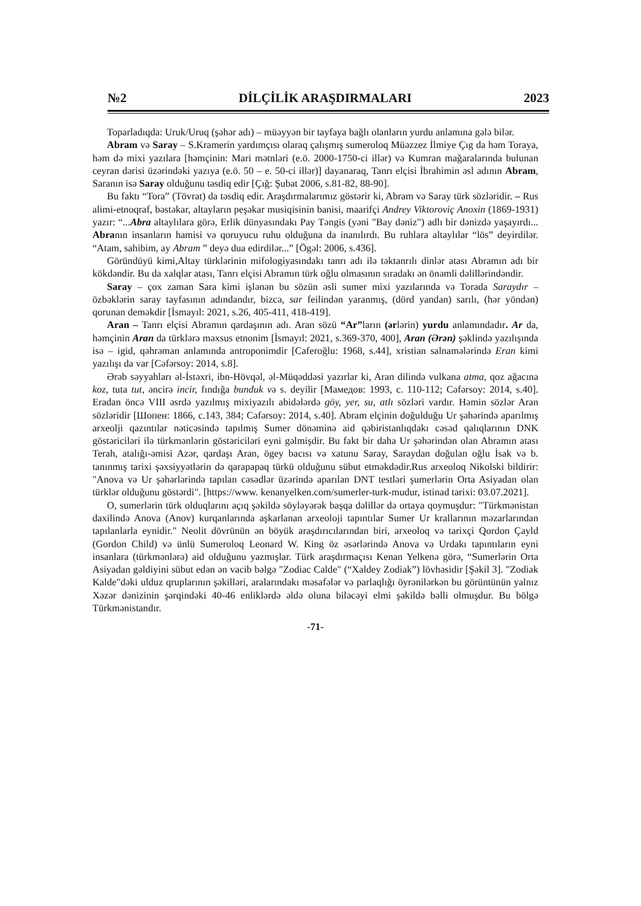№2 DİLÇİLİK ARAŞDIRMALARI 2023
Toparladıqda: Uruk/Uruq (şəhər adı) – müəyyən bir tayfaya bağlı olanların yurdu anlamına gələ bilər.
Abram və Saray – S.Kramerin yardımçısı olaraq çalışmış sumeroloq Müəzzez İlmiye Çıg da həm Toraya, həm də mixi yazılara [həmçinin: Mari mətnləri (e.ö. 2000-1750-ci illər) və Kumran mağaralarında bulunan ceyran dərisi üzərindəki yazıya (e.ö. 50 – e. 50-ci illər)] dayanaraq, Tanrı elçisi İbrahimin əsl adının Abram, Saranın isə Saray olduğunu təsdiq edir [Çığ: Şubat 2006, s.81-82, 88-90].
Bu faktı “Tora” (Tövrat) da təsdiq edir. Araşdırmalarımız göstərir ki, Abram və Saray türk sözləridir. – Rus alimi-etnoqraf, bəstəkar, altayların peşəkar musiqisinin banisi, maarifçi Andrey Viktoroviç Anoxin (1869-1931) yazır: “...Abra altaylılara görə, Erlik dünyasındakı Pay Təngis (yəni "Bay dəniz") adlı bir dənizdə yaşayırdı... Abranın insanların hamisi və qoruyucu ruhu olduğuna da inanılırdı. Bu ruhlara altaylılar “lös” deyirdilər. “Atam, sahibim, ay Abram ” deyə dua edirdilər...” [Ögəl: 2006, s.436].
Göründüyü kimi,Altay türklərinin mifologiyasındakı tanrı adı ilə təktanrılı dinlər atası Abramın adı bir kökdəndir. Bu da xalqlar atası, Tanrı elçisi Abramın türk oğlu olmasının sıradakı ən önəmli dəlillərindəndir.
Saray – çox zaman Sara kimi işlənən bu sözün əsli sumer mixi yazılarında və Torada Saraydır – özbəklərin saray tayfasının adındandır, bizcə, sar feilindən yaranmış, (dörd yandan) sarılı, (hər yöndən) qorunan deməkdir [İsmayıl: 2021, s.26, 405-411, 418-419].
Aran – Tanrı elçisi Abramın qardaşının adı. Aran sözü “Ar”ların (ərlərin) yurdu anlamındadır. Ar da, həmçinin Aran da türklərə məxsus etnonim [İsmayıl: 2021, s.369-370, 400], Aran (Ərən) şəklində yazılışında isə – igid, qəhrəman anlamında antroponimdir [Caferoğlu: 1968, s.44], xristian salnamələrində Eran kimi yazılışı da var [Cəfərsoy: 2014, s.8].
Ərəb səyyahları əl-İstəxri, ibn-Hövqəl, əl-Müqəddəsi yazırlar ki, Aran dilində vulkana atma, qoz ağacına koz, tuta tut, əncirə incir, fındığa bunduk və s. deyilir [Мамедов: 1993, с. 110-112; Cəfərsoy: 2014, s.40]. Eradan öncə VIII əsrdə yazılmış mixiyazılı abidələrdə göy, yer, su, atlı sözləri vardır. Həmin sözlər Aran sözləridir [Шопен: 1866, с.143, 384; Cəfərsoy: 2014, s.40]. Abram elçinin doğulduğu Ur şəhərində aparılmış arxeolji qazıntılar nəticəsində tapılmış Sumer dönəminə aid qəbiristanlıqdakı cəsəd qalıqlarının DNK göstəriciləri ilə türkmənlərin göstəriciləri eyni gəlmişdir. Bu fakt bir daha Ur şəhərindən olan Abramın atası Terah, atalığı-əmisi Azər, qardaşı Aran, ögey bacısı və xatunu Saray, Saraydan doğulan oğlu İsak və b. tanınmış tarixi şəxsiyyətlərin də qarapapaq türkü olduğunu sübut etməkdədir.Rus arxeoloq Nikolski bildirir: "Anova və Ur şəhərlərində tapılan cəsədlər üzərində aparılan DNT testləri şumerlərin Orta Asiyadan olan türklər olduğunu göstərdi". [https://www. kenanyelken.com/sumerler-turk-mudur, istinad tarixi: 03.07.2021].
O, sumerlərin türk olduqlarını açıq şəkildə söyləyərək başqa dəlillər də ortaya qoymuşdur: "Türkmənistan daxilində Anova (Anov) kurqanlarında aşkarlanan arxeoloji tapıntılar Sumer Ur krallarının məzarlarından tapılanlarla eynidir." Neolit dövrünün ən böyük araşdırıcılarından biri, arxeoloq və tarixçi Qordon Çayld (Gordon Child) və ünlü Sumeroloq Leonard W. King öz əsərlərində Anova və Urdakı tapıntıların eyni insanlara (türkmənlərə) aid olduğunu yazmışlar. Türk araşdırmaçısı Kenan Yelkenə görə, “Sumerlərin Orta Asiyadan gəldiyini sübut edən ən vacib bəlgə "Zodiac Calde" (“Xaldey Zodiak”) lövhəsidir [Şəkil 3]. "Zodiak Kalde"dəki ulduz qruplarının şəkilləri, aralarındakı məsafələr və parlaqlığı öyrənilərkən bu görüntünün yalnız Xəzər dənizinin şərqindəki 40-46 enliklərdə əldə oluna biləcəyi elmi şəkildə bəlli olmuşdur. Bu bölgə Türkmənistandır.
-71-